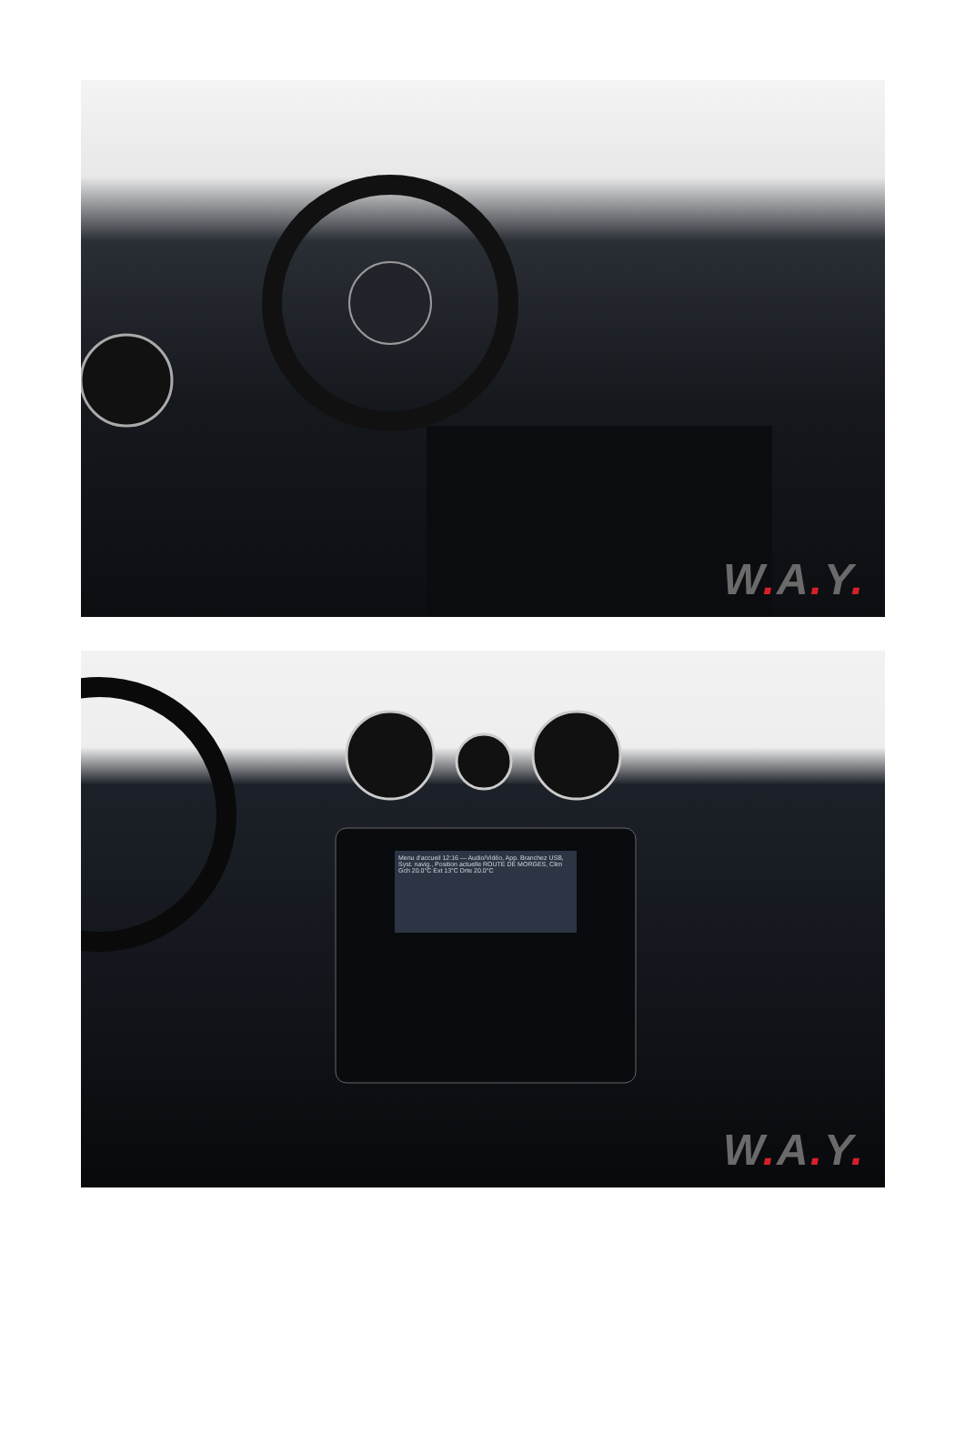W. A. Y.
Menu d'accueil 12:16 — Audio/Vidéo, App. Branchez USB, Syst. navig., Position actuelle ROUTE DE MORGES, Clim Gch 20.0°C Ext 13°C Drte 20.0°C
W. A. Y.